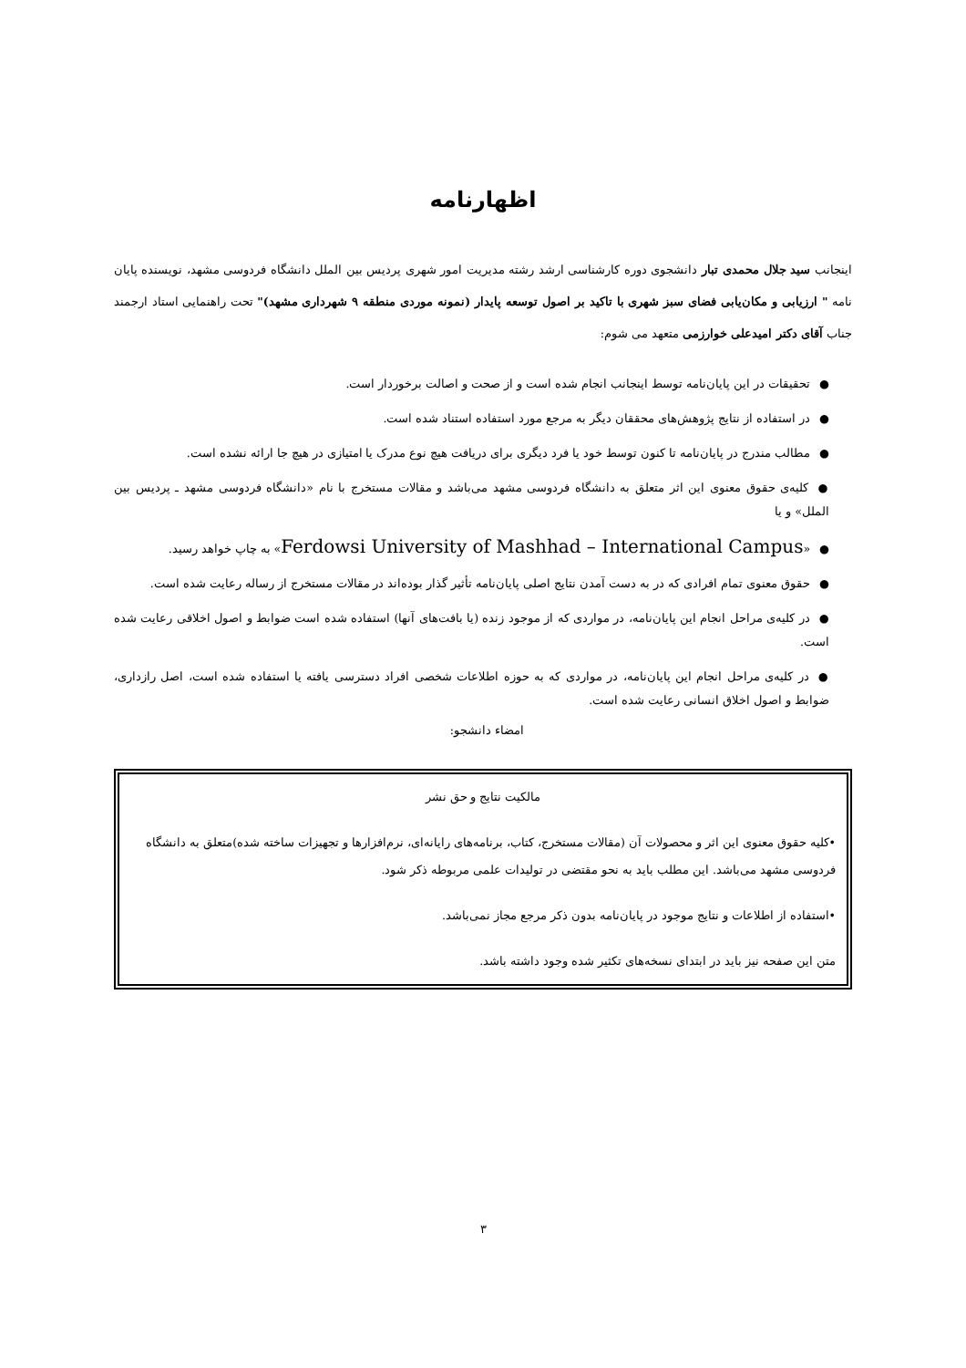اظهارنامه
اینجانب سید جلال محمدی تبار دانشجوی دوره کارشناسی ارشد رشته مدیریت امور شهری پردیس بین الملل دانشگاه فردوسی مشهد، نویسنده پایان نامه " ارزیابی و مکان‌یابی فضای سبز شهری با تاکید بر اصول توسعه پایدار (نمونه موردی منطقه ۹ شهرداری مشهد)" تحت راهنمایی استاد ارجمند جناب آقای دکتر امیدعلی خوارزمی متعهد می شوم:
●تحقیقات در این پایان‌نامه توسط اینجانب انجام شده است و از صحت و اصالت برخوردار است.
●در استفاده از نتایج پژوهش‌های محققان دیگر به مرجع مورد استفاده استناد شده است.
●مطالب مندرج در پایان‌نامه تا کنون توسط خود یا فرد دیگری برای دریافت هیچ نوع مدرک یا امتیازی در هیچ جا ارائه نشده است.
●کلیه‌ی حقوق معنوی این اثر متعلق به دانشگاه فردوسی مشهد می‌باشد و مقالات مستخرج با نام «دانشگاه فردوسی مشهد ـ پردیس بین الملل» و یا
●«Ferdowsi University of Mashhad – International Campus» به چاپ خواهد رسید.
●حقوق معنوی تمام افرادی که در به دست آمدن نتایج اصلی پایان‌نامه تأثیر گذار بوده‌اند در مقالات مستخرج از رساله رعایت شده است.
●در کلیه‌ی مراحل انجام این پایان‌نامه، در مواردی که از موجود زنده (یا بافت‌های آنها) استفاده شده است ضوابط و اصول اخلاقی رعایت شده است.
●در کلیه‌ی مراحل انجام این پایان‌نامه، در مواردی که به حوزه اطلاعات شخصی افراد دسترسی یافته یا استفاده شده است، اصل رازداری، ضوابط و اصول اخلاق انسانی رعایت شده است.
امضاء دانشجو:
مالکیت نتایج و حق نشر
•کلیه حقوق معنوی این اثر و محصولات آن (مقالات مستخرج، کتاب، برنامه‌های رایانه‌ای، نرم‌افزارها و تجهیزات ساخته شده)متعلق به دانشگاه فردوسی مشهد می‌باشد. این مطلب باید به نحو مقتضی در تولیدات علمی مربوطه ذکر شود.
•استفاده از اطلاعات و نتایج موجود در پایان‌نامه بدون ذکر مرجع مجاز نمی‌باشد.
متن این صفحه نیز باید در ابتدای نسخه‌های تکثیر شده وجود داشته باشد.
۳